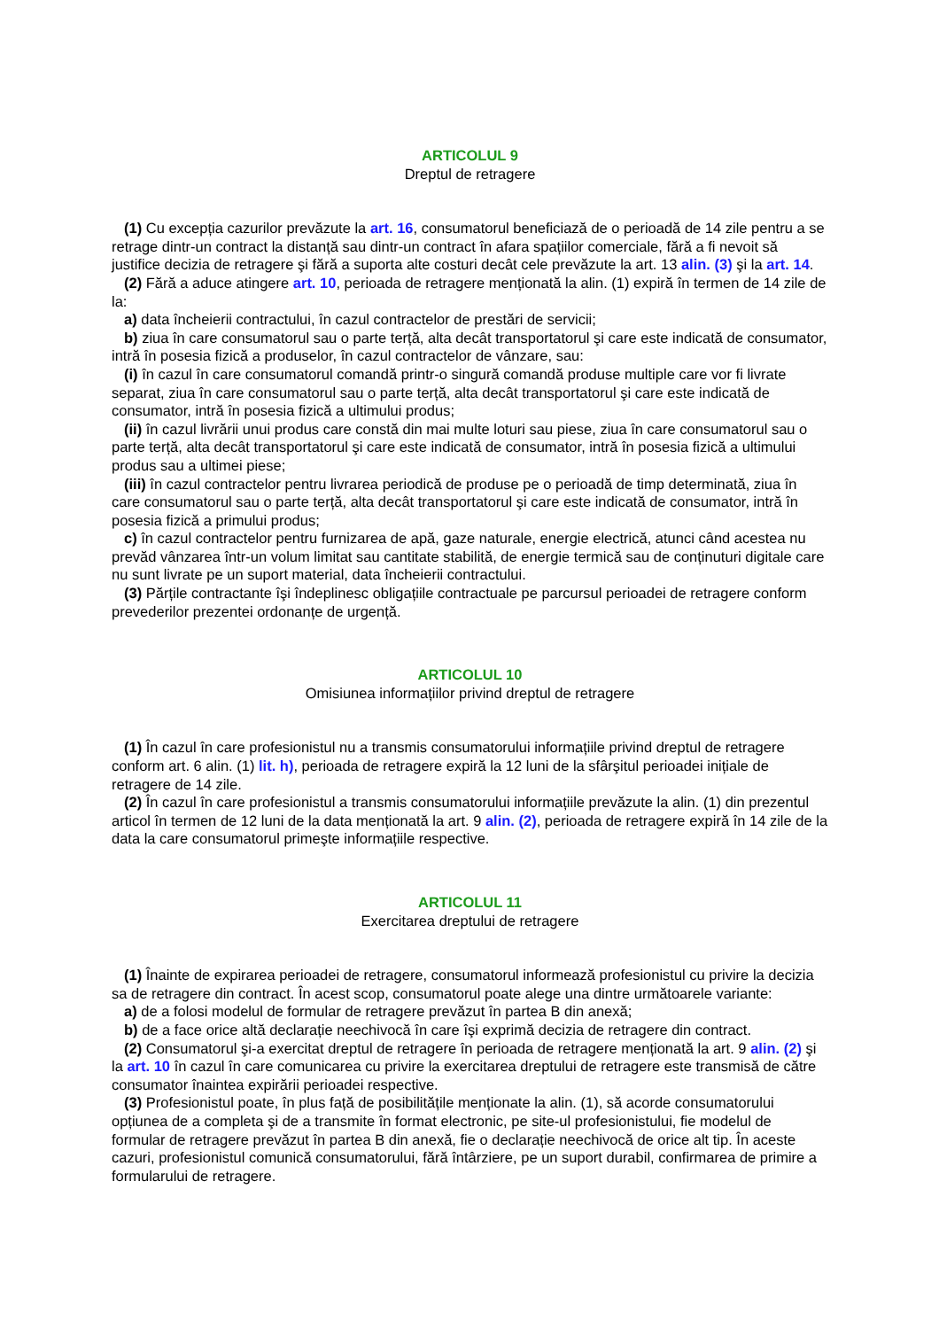ARTICOLUL 9
Dreptul de retragere
(1) Cu excepția cazurilor prevăzute la art. 16, consumatorul beneficiază de o perioadă de 14 zile pentru a se retrage dintr-un contract la distanță sau dintr-un contract în afara spațiilor comerciale, fără a fi nevoit să justifice decizia de retragere şi fără a suporta alte costuri decât cele prevăzute la art. 13 alin. (3) şi la art. 14.
(2) Fără a aduce atingere art. 10, perioada de retragere menționată la alin. (1) expiră în termen de 14 zile de la:
a) data încheierii contractului, în cazul contractelor de prestări de servicii;
b) ziua în care consumatorul sau o parte terță, alta decât transportatorul şi care este indicată de consumator, intră în posesia fizică a produselor, în cazul contractelor de vânzare, sau:
(i) în cazul în care consumatorul comandă printr-o singură comandă produse multiple care vor fi livrate separat, ziua în care consumatorul sau o parte terță, alta decât transportatorul şi care este indicată de consumator, intră în posesia fizică a ultimului produs;
(ii) în cazul livrării unui produs care constă din mai multe loturi sau piese, ziua în care consumatorul sau o parte terță, alta decât transportatorul şi care este indicată de consumator, intră în posesia fizică a ultimului produs sau a ultimei piese;
(iii) în cazul contractelor pentru livrarea periodică de produse pe o perioadă de timp determinată, ziua în care consumatorul sau o parte terță, alta decât transportatorul şi care este indicată de consumator, intră în posesia fizică a primului produs;
c) în cazul contractelor pentru furnizarea de apă, gaze naturale, energie electrică, atunci când acestea nu prevăd vânzarea într-un volum limitat sau cantitate stabilită, de energie termică sau de conținuturi digitale care nu sunt livrate pe un suport material, data încheierii contractului.
(3) Părțile contractante îşi îndeplinesc obligațiile contractuale pe parcursul perioadei de retragere conform prevederilor prezentei ordonanțe de urgență.
ARTICOLUL 10
Omisiunea informațiilor privind dreptul de retragere
(1) În cazul în care profesionistul nu a transmis consumatorului informațiile privind dreptul de retragere conform art. 6 alin. (1) lit. h), perioada de retragere expiră la 12 luni de la sfârşitul perioadei inițiale de retragere de 14 zile.
(2) În cazul în care profesionistul a transmis consumatorului informațiile prevăzute la alin. (1) din prezentul articol în termen de 12 luni de la data menționată la art. 9 alin. (2), perioada de retragere expiră în 14 zile de la data la care consumatorul primeşte informațiile respective.
ARTICOLUL 11
Exercitarea dreptului de retragere
(1) Înainte de expirarea perioadei de retragere, consumatorul informează profesionistul cu privire la decizia sa de retragere din contract. În acest scop, consumatorul poate alege una dintre următoarele variante:
a) de a folosi modelul de formular de retragere prevăzut în partea B din anexă;
b) de a face orice altă declarație neechivocă în care îşi exprimă decizia de retragere din contract.
(2) Consumatorul şi-a exercitat dreptul de retragere în perioada de retragere menționată la art. 9 alin. (2) şi la art. 10 în cazul în care comunicarea cu privire la exercitarea dreptului de retragere este transmisă de către consumator înaintea expirării perioadei respective.
(3) Profesionistul poate, în plus față de posibilitățile menționate la alin. (1), să acorde consumatorului opțiunea de a completa şi de a transmite în format electronic, pe site-ul profesionistului, fie modelul de formular de retragere prevăzut în partea B din anexă, fie o declarație neechivocă de orice alt tip. În aceste cazuri, profesionistul comunică consumatorului, fără întârziere, pe un suport durabil, confirmarea de primire a formularului de retragere.